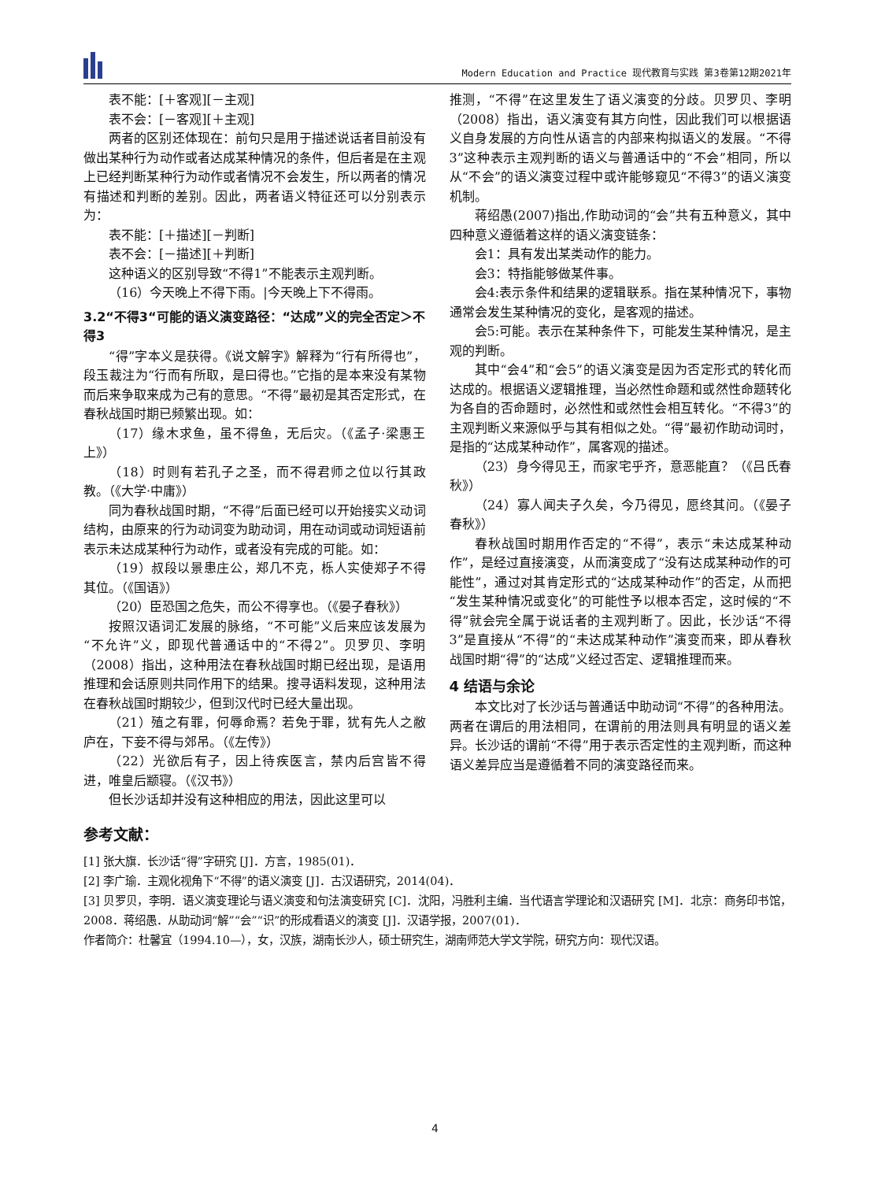Modern Education and Practice 现代教育与实践 第3卷第12期2021年
表不能：[＋客观][－主观]
表不会：[－客观][＋主观]
两者的区别还体现在：前句只是用于描述说话者目前没有做出某种行为动作或者达成某种情况的条件，但后者是在主观上已经判断某种行为动作或者情况不会发生，所以两者的情况有描述和判断的差别。因此，两者语义特征还可以分别表示为：
表不能：[＋描述][－判断]
表不会：[－描述][＋判断]
这种语义的区别导致“不得1”不能表示主观判断。
（16）今天晚上不得下雨。|今天晚上下不得雨。
3.2“不得3“可能的语义演变路径：“达成”义的完全否定＞不得3
“得”字本义是获得。《说文解字》解释为“行有所得也”，段玉裁注为“行而有所取，是曰得也。”它指的是本来没有某物而后来争取来成为己有的意思。“不得”最初是其否定形式，在春秋战国时期已频繁出现。如：
（17）缘木求鱼，虽不得鱼，无后灾。（《孟子·梁惠王上》）
（18）时则有若孔子之圣，而不得君师之位以行其政教。（《大学·中庸》）
同为春秋战国时期，“不得”后面已经可以开始接实义动词结构，由原来的行为动词变为助动词，用在动词或动词短语前表示未达成某种行为动作，或者没有完成的可能。如：
（19）叔段以景患庄公，郑几不克，栎人实使郑子不得其位。（《国语》）
（20）臣恐国之危失，而公不得享也。（《晏子春秋》）
按照汉语词汇发展的脉络，“不可能”义后来应该发展为“不允许”义，即现代普通话中的“不得2”。贝罗贝、李明（2008）指出，这种用法在春秋战国时期已经出现，是语用推理和会话原则共同作用下的结果。搜寻语料发现，这种用法在春秋战国时期较少，但到汉代时已经大量出现。
（21）殖之有罪，何辱命焉？若免于罪，犹有先人之敝庐在，下妾不得与郊吊。（《左传》）
（22）光欲后有子，因上待疾医言，禁内后宫皆不得进，唯皇后颛寝。（《汉书》）
但长沙话却并没有这种相应的用法，因此这里可以
推测，“不得”在这里发生了语义演变的分歧。贝罗贝、李明（2008）指出，语义演变有其方向性，因此我们可以根据语义自身发展的方向性从语言的内部来构拟语义的发展。“不得3”这种表示主观判断的语义与普通话中的“不会”相同，所以从“不会”的语义演变过程中或许能够窥见“不得3”的语义演变机制。
蒋绍愚(2007)指出,作助动词的“会”共有五种意义，其中四种意义遵循着这样的语义演变链条：
会1：具有发出某类动作的能力。
会3：特指能够做某件事。
会4:表示条件和结果的逻辑联系。指在某种情况下，事物通常会发生某种情况的变化，是客观的描述。
会5:可能。表示在某种条件下，可能发生某种情况，是主观的判断。
其中“会4”和“会5”的语义演变是因为否定形式的转化而达成的。根据语义逻辑推理，当必然性命题和或然性命题转化为各自的否命题时，必然性和或然性会相互转化。“不得3”的主观判断义来源似乎与其有相似之处。“得”最初作助动词时，是指的“达成某种动作”，属客观的描述。
（23）身今得见王，而家宅乎齐，意恶能直？（《吕氏春秋》）
（24）寡人闻夫子久矣，今乃得见，愿终其问。（《晏子春秋》）
春秋战国时期用作否定的“不得”，表示“未达成某种动作”，是经过直接演变，从而演变成了“没有达成某种动作的可能性”，通过对其肯定形式的“达成某种动作”的否定，从而把“发生某种情况或变化”的可能性予以根本否定，这时候的“不得”就会完全属于说话者的主观判断了。因此，长沙话“不得3”是直接从“不得”的“未达成某种动作”演变而来，即从春秋战国时期“得”的“达成”义经过否定、逻辑推理而来。
4 结语与余论
本文比对了长沙话与普通话中助动词“不得”的各种用法。两者在谓后的用法相同，在谓前的用法则具有明显的语义差异。长沙话的谓前“不得”用于表示否定性的主观判断，而这种语义差异应当是遵循着不同的演变路径而来。
参考文献：
[1] 张大旗．长沙话“得”字研究 [J]．方言，1985(01)．
[2] 李广瑜．主观化视角下“不得”的语义演变 [J]．古汉语研究，2014(04)．
[3] 贝罗贝，李明．语义演变理论与语义演变和句法演变研究 [C]．沈阳，冯胜利主编．当代语言学理论和汉语研究 [M]．北京：商务印书馆，2008．蒋绍愚．从助动词“解”“会”“识”的形成看语义的演变 [J]．汉语学报，2007(01)．
作者简介：杜馨宜（1994.10—），女，汉族，湖南长沙人，硕士研究生，湖南师范大学文学院，研究方向：现代汉语。
4